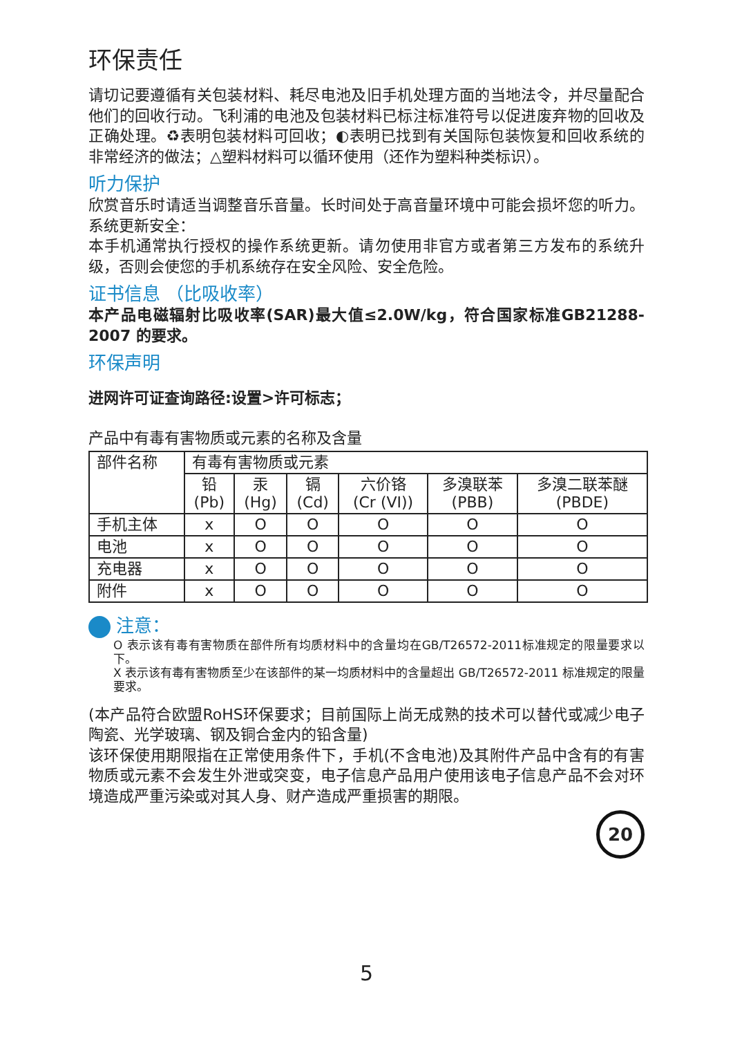环保责任
请切记要遵循有关包装材料、耗尽电池及旧手机处理方面的当地法令，并尽量配合他们的回收行动。飞利浦的电池及包装材料已标注标准符号以促进废弃物的回收及正确处理。♻表明包装材料可回收；◐表明已找到有关国际包装恢复和回收系统的非常经济的做法；△塑料材料可以循环使用（还作为塑料种类标识）。
听力保护
欣赏音乐时请适当调整音乐音量。长时间处于高音量环境中可能会损坏您的听力。系统更新安全：
本手机通常执行授权的操作系统更新。请勿使用非官方或者第三方发布的系统升级，否则会使您的手机系统存在安全风险、安全危险。
证书信息 （比吸收率）
本产品电磁辐射比吸收率(SAR)最大值≤2.0W/kg，符合国家标准GB21288-2007 的要求。
环保声明
进网许可证查询路径:设置>许可标志；
产品中有毒有害物质或元素的名称及含量
| 部件名称 | 有毒有害物质或元素 | | | | | |
| --- | --- | --- | --- | --- | --- | --- |
| | 铅 (Pb) | 汞 (Hg) | 镉 (Cd) | 六价铬 (Cr (VI)) | 多溴联苯 (PBB) | 多溴二联苯醚 (PBDE) |
| 手机主体 | x | O | O | O | O | O |
| 电池 | x | O | O | O | O | O |
| 充电器 | x | O | O | O | O | O |
| 附件 | x | O | O | O | O | O |
注意：
O 表示该有毒有害物质在部件所有均质材料中的含量均在GB/T26572-2011标准规定的限量要求以下。
X 表示该有毒有害物质至少在该部件的某一均质材料中的含量超出 GB/T26572-2011 标准规定的限量要求。
(本产品符合欧盟RoHS环保要求；目前国际上尚无成熟的技术可以替代或减少电子陶瓷、光学玻璃、钢及铜合金内的铅含量)
该环保使用期限指在正常使用条件下，手机(不含电池)及其附件产品中含有的有害物质或元素不会发生外泄或突变，电子信息产品用户使用该电子信息产品不会对环境造成严重污染或对其人身、财产造成严重损害的期限。
20
5